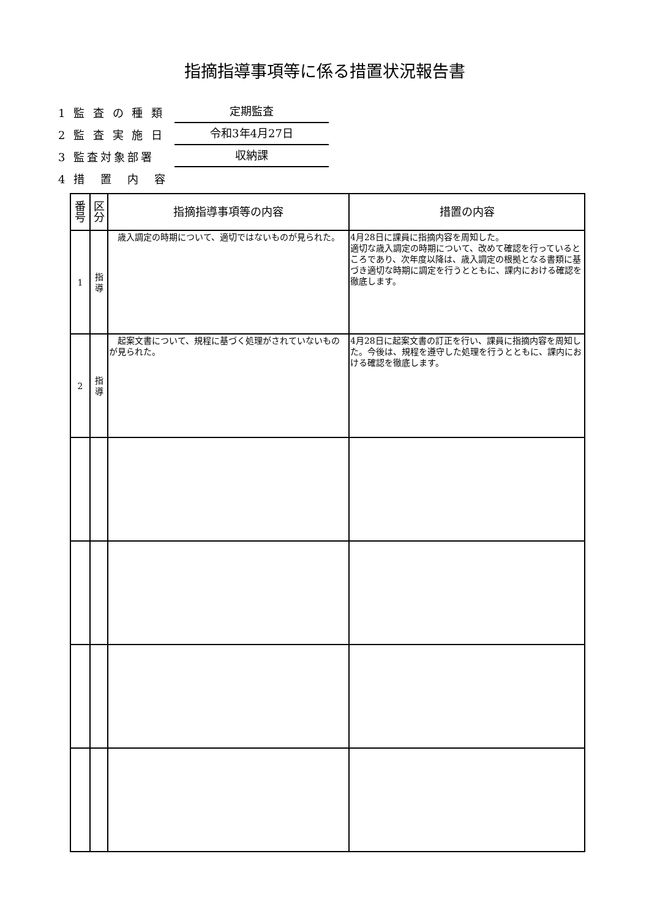指摘指導事項等に係る措置状況報告書
1 監 査 の 種 類 定期監査
2 監 査 実 施 日 令和3年4月27日
3 監査対象部署 収納課
4 措　置　内　容
| 番号 | 区分 | 指摘指導事項等の内容 | 措置の内容 |
| --- | --- | --- | --- |
| 1 | 指導 | 歳入調定の時期について、適切ではないものが見られた。 | 4月28日に課員に指摘内容を周知した。 適切な歳入調定の時期について、改めて確認を行っているところであり、次年度以降は、歳入調定の根拠となる書類に基づき適切な時期に調定を行うとともに、課内における確認を徹底します。 |
| 2 | 指導 | 起案文書について、規程に基づく処理がされていないものが見られた。 | 4月28日に起案文書の訂正を行い、課員に指摘内容を周知した。今後は、規程を遵守した処理を行うとともに、課内における確認を徹底します。 |